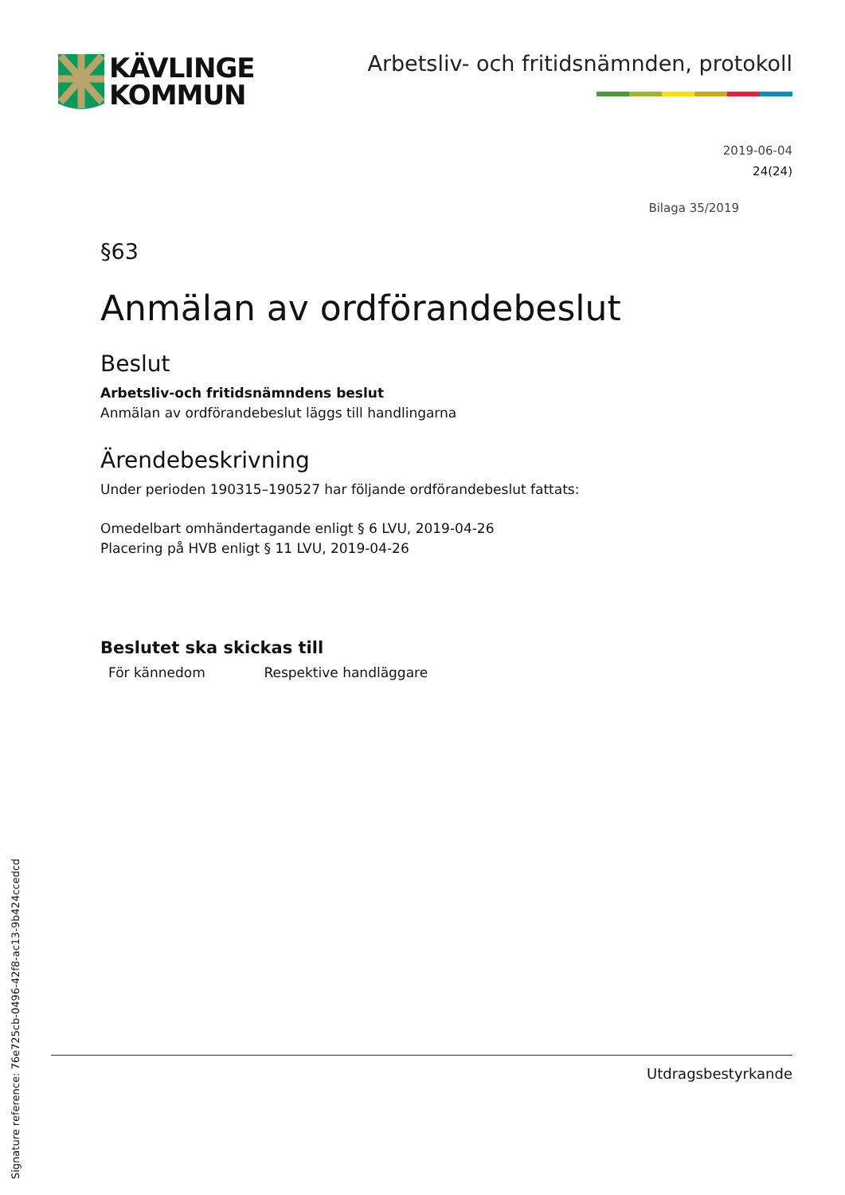KÄVLINGE
KOMMUN
Arbetsliv- och fritidsnämnden, protokoll
2019-06-04
24(24)
Bilaga 35/2019
§63
Anmälan av ordförandebeslut
Beslut
Arbetsliv-och fritidsnämndens beslut
Anmälan av ordförandebeslut läggs till handlingarna
Ärendebeskrivning
Under perioden 190315–190527 har följande ordförandebeslut fattats:
Omedelbart omhändertagande enligt § 6 LVU, 2019-04-26
Placering på HVB enligt § 11 LVU, 2019-04-26
Beslutet ska skickas till
För kännedom Respektive handläggare
Utdragsbestyrkande
Signature reference: 76e725cb-0496-42f8-ac13-9b424ccedcd